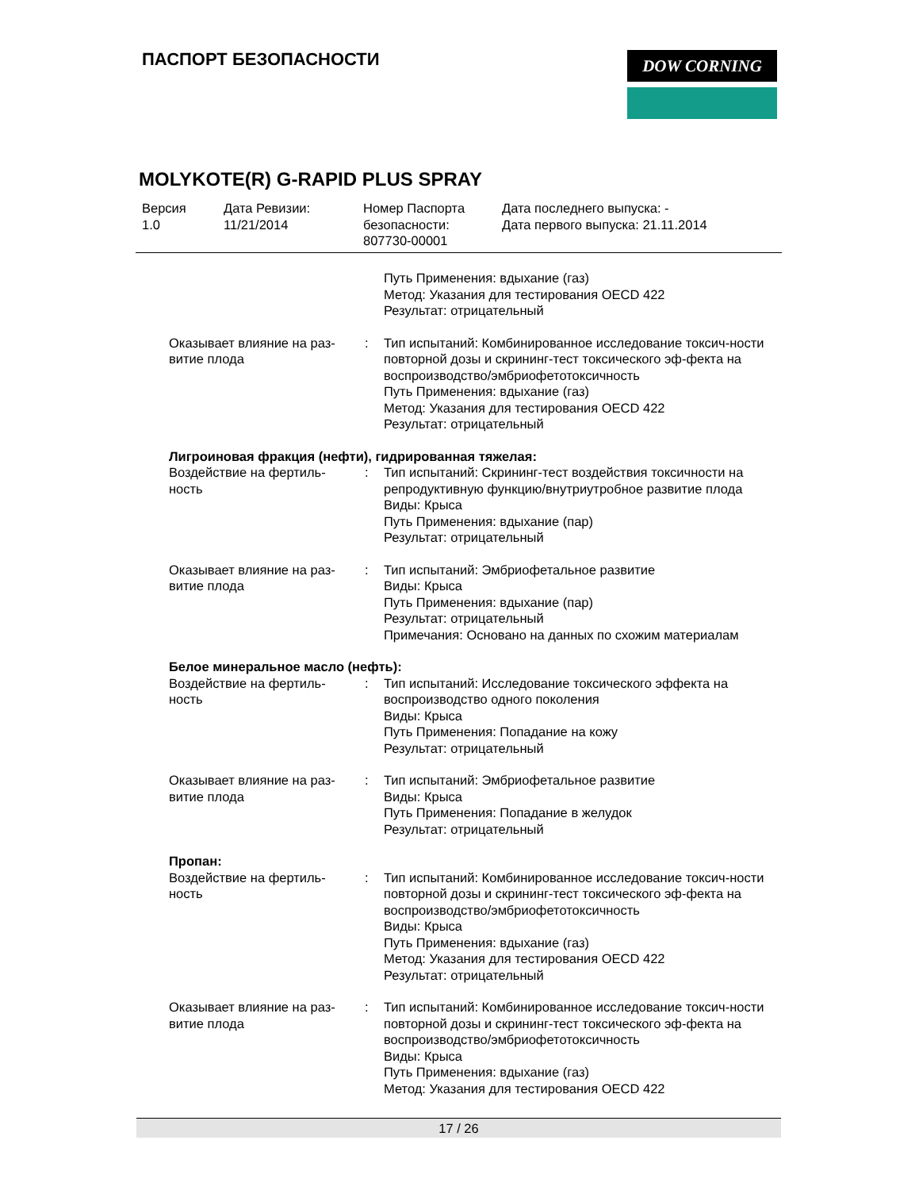ПАСПОРТ БЕЗОПАСНОСТИ DOW CORNING
MOLYKOTE(R) G-RAPID PLUS SPRAY
Версия
1.0
Дата Ревизии:
11/21/2014
Номер Паспорта
безопасности:
807730-00001
Дата последнего выпуска: -
Дата первого выпуска: 21.11.2014
Путь Применения: вдыхание (газ)
Метод: Указания для тестирования OECD 422
Результат: отрицательный
Оказывает влияние на раз-
витие плода
: Тип испытаний: Комбинированное исследование токсич-ности повторной дозы и скрининг-тест токсического эф-фекта на воспроизводство/эмбриофетотоксичность
Путь Применения: вдыхание (газ)
Метод: Указания для тестирования OECD 422
Результат: отрицательный
Лигроиновая фракция (нефти), гидрированная тяжелая:
Воздействие на фертиль-
ность
: Тип испытаний: Скрининг-тест воздействия токсичности на репродуктивную функцию/внутриутробное развитие плода
Виды: Крыса
Путь Применения: вдыхание (пар)
Результат: отрицательный
Оказывает влияние на раз-
витие плода
: Тип испытаний: Эмбриофетальное развитие
Виды: Крыса
Путь Применения: вдыхание (пар)
Результат: отрицательный
Примечания: Основано на данных по схожим материалам
Белое минеральное масло (нефть):
Воздействие на фертиль-
ность
: Тип испытаний: Исследование токсического эффекта на воспроизводство одного поколения
Виды: Крыса
Путь Применения: Попадание на кожу
Результат: отрицательный
Оказывает влияние на раз-
витие плода
: Тип испытаний: Эмбриофетальное развитие
Виды: Крыса
Путь Применения: Попадание в желудок
Результат: отрицательный
Пропан:
Воздействие на фертиль-
ность
: Тип испытаний: Комбинированное исследование токсич-ности повторной дозы и скрининг-тест токсического эф-фекта на воспроизводство/эмбриофетотоксичность
Виды: Крыса
Путь Применения: вдыхание (газ)
Метод: Указания для тестирования OECD 422
Результат: отрицательный
Оказывает влияние на раз-
витие плода
: Тип испытаний: Комбинированное исследование токсич-ности повторной дозы и скрининг-тест токсического эф-фекта на воспроизводство/эмбриофетотоксичность
Виды: Крыса
Путь Применения: вдыхание (газ)
Метод: Указания для тестирования OECD 422
17 / 26